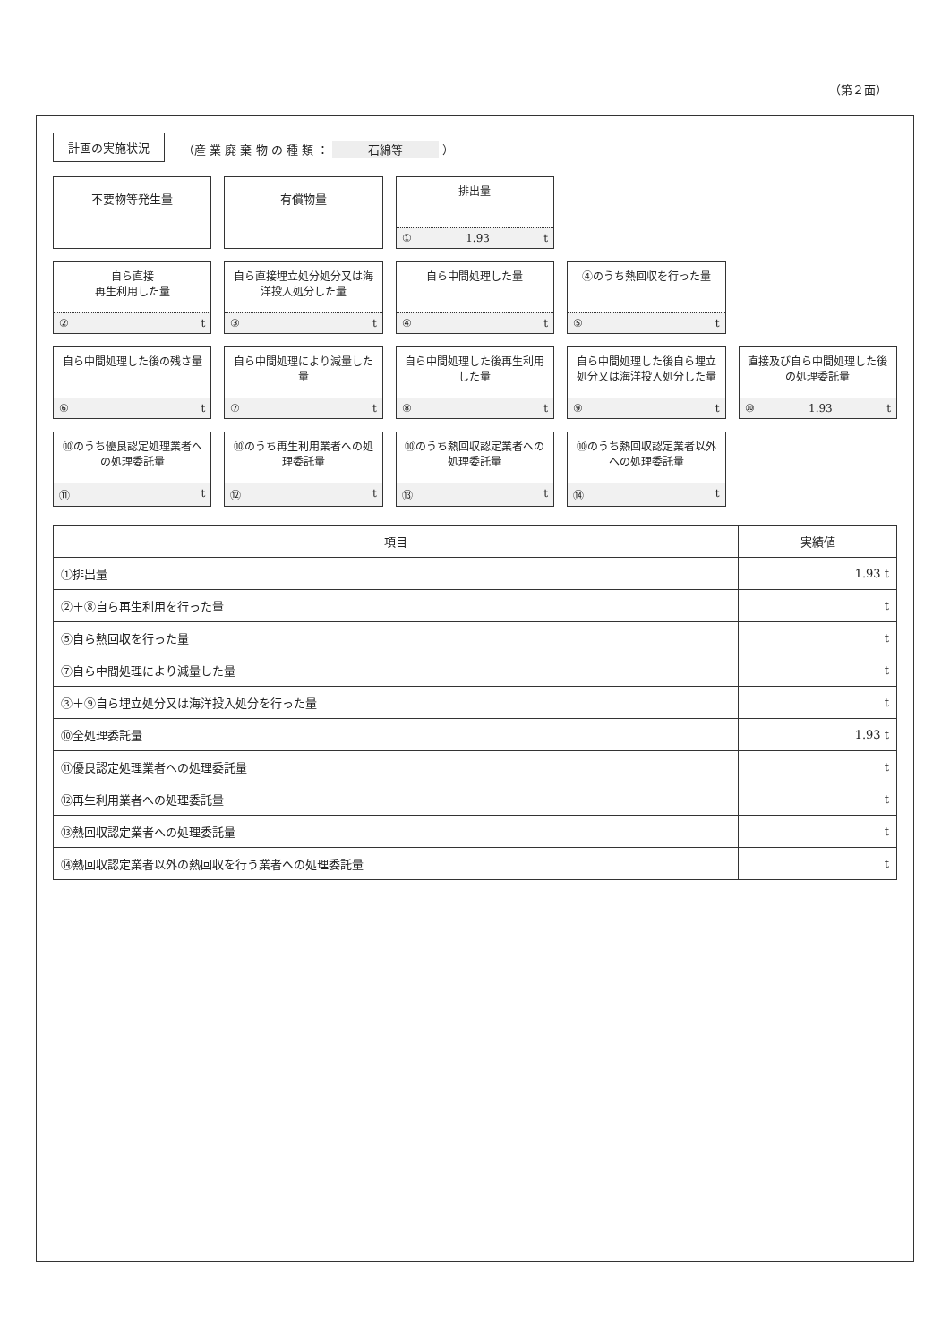（第２面）
計画の実施状況
（産 業 廃 棄 物 の 種 類 ： 石綿等 ）
不要物等発生量
有償物量
排出量
① 1.93 t
自ら直接
再生利用した量
② t
自ら直接埋立処分処分又は海洋投入処分した量
③ t
自ら中間処理した量
④ t
④のうち熱回収を行った量
⑤ t
自ら中間処理した後の残さ量
⑥ t
自ら中間処理により減量した量
⑦ t
自ら中間処理した後再生利用した量
⑧ t
自ら中間処理した後自ら埋立処分又は海洋投入処分した量
⑨ t
直接及び自ら中間処理した後の処理委託量
⑩ 1.93 t
⑩のうち優良認定処理業者への処理委託量
⑪ t
⑩のうち再生利用業者への処理委託量
⑫ t
⑩のうち熱回収認定業者への処理委託量
⑬ t
⑩のうち熱回収認定業者以外への処理委託量
⑭ t
| 項目 | 実績値 |
| --- | --- |
| ①排出量 | 1.93 t |
| ②＋⑧自ら再生利用を行った量 | t |
| ⑤自ら熱回収を行った量 | t |
| ⑦自ら中間処理により減量した量 | t |
| ③＋⑨自ら埋立処分又は海洋投入処分を行った量 | t |
| ⑩全処理委託量 | 1.93 t |
| ⑪優良認定処理業者への処理委託量 | t |
| ⑫再生利用業者への処理委託量 | t |
| ⑬熱回収認定業者への処理委託量 | t |
| ⑭熱回収認定業者以外の熱回収を行う業者への処理委託量 | t |